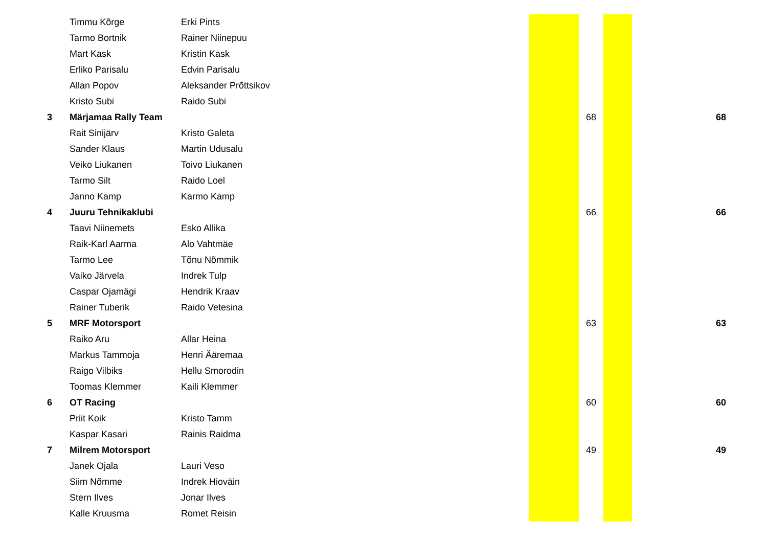| | Timmu Kõrge | Erki Pints | | | | |
| | Tarmo Bortnik | Rainer Niinepuu | | | | |
| | Mart Kask | Kristin Kask | | | | |
| | Erliko Parisalu | Edvin Parisalu | | | | |
| | Allan Popov | Aleksander Prõttsikov | | | | |
| | Kristo Subi | Raido Subi | | | | |
| 3 | Märjamaa Rally Team | | | 68 | | 68 |
| | Rait Sinijärv | Kristo Galeta | | | | |
| | Sander Klaus | Martin Udusalu | | | | |
| | Veiko Liukanen | Toivo Liukanen | | | | |
| | Tarmo Silt | Raido Loel | | | | |
| | Janno Kamp | Karmo Kamp | | | | |
| 4 | Juuru Tehnikaklubi | | | 66 | | 66 |
| | Taavi Niinemets | Esko Allika | | | | |
| | Raik-Karl Aarma | Alo Vahtmäe | | | | |
| | Tarmo Lee | Tõnu Nõmmik | | | | |
| | Vaiko Järvela | Indrek Tulp | | | | |
| | Caspar Ojamägi | Hendrik Kraav | | | | |
| | Rainer Tuberik | Raido Vetesina | | | | |
| 5 | MRF Motorsport | | | 63 | | 63 |
| | Raiko Aru | Allar Heina | | | | |
| | Markus Tammoja | Henri Ääremaa | | | | |
| | Raigo Vilbiks | Hellu Smorodin | | | | |
| | Toomas Klemmer | Kaili Klemmer | | | | |
| 6 | OT Racing | | | 60 | | 60 |
| | Priit Koik | Kristo Tamm | | | | |
| | Kaspar Kasari | Rainis Raidma | | | | |
| 7 | Milrem Motorsport | | | 49 | | 49 |
| | Janek Ojala | Lauri Veso | | | | |
| | Siim Nõmme | Indrek Hioväin | | | | |
| | Stern Ilves | Jonar Ilves | | | | |
| | Kalle Kruusma | Romet Reisin | | | | |